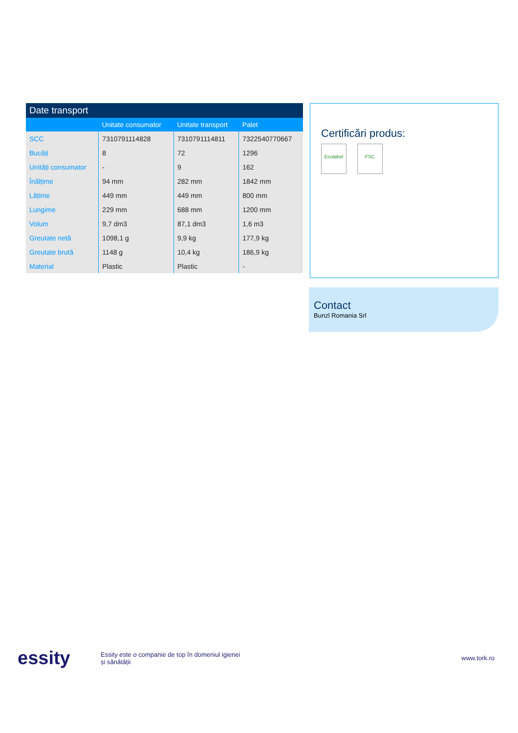Date transport
| | Unitate consumator | Unitate transport | Palet |
| --- | --- | --- | --- |
| SCC | 7310791114828 | 7310791114811 | 7322540770667 |
| Bucăți | 8 | 72 | 1296 |
| Unități consumator | - | 9 | 162 |
| Înălțime | 94 mm | 282 mm | 1842 mm |
| Lățime | 449 mm | 449 mm | 800 mm |
| Lungime | 229 mm | 688 mm | 1200 mm |
| Volum | 9,7 dm3 | 87,1 dm3 | 1,6 m3 |
| Greutate netă | 1098,1 g | 9,9 kg | 177,9 kg |
| Greutate brută | 1148 g | 10,4 kg | 186,9 kg |
| Material | Plastic | Plastic | - |
Certificări produs:
Ecolabel FSC
Contact
Bunzl Romania Srl
essity
Essity este o companie de top în domeniul igienei
și sănătății
www.tork.ro